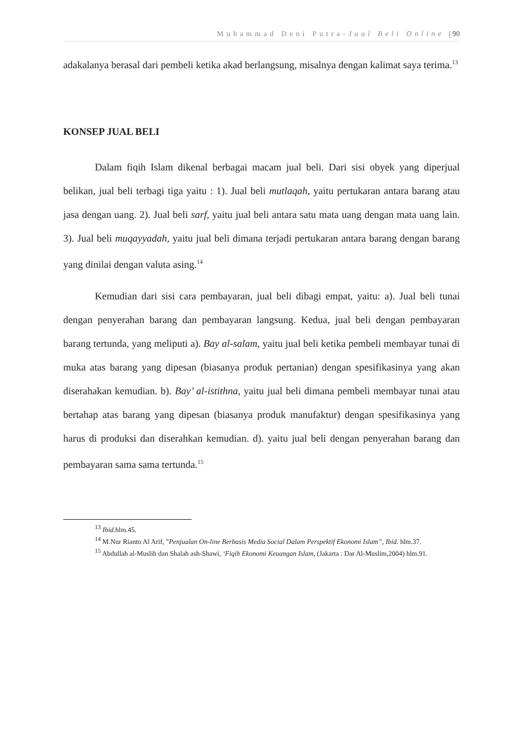Muhammad Deni Putra-Jual Beli Online | 90
adakalanya berasal dari pembeli ketika akad berlangsung, misalnya dengan kalimat saya terima.<sup>13</sup>
KONSEP JUAL BELI
Dalam fiqih Islam dikenal berbagai macam jual beli. Dari sisi obyek yang diperjual belikan, jual beli terbagi tiga yaitu : 1). Jual beli mutlaqah, yaitu pertukaran antara barang atau jasa dengan uang. 2). Jual beli sarf, yaitu jual beli antara satu mata uang dengan mata uang lain. 3). Jual beli muqayyadah, yaitu jual beli dimana terjadi pertukaran antara barang dengan barang yang dinilai dengan valuta asing.<sup>14</sup>
Kemudian dari sisi cara pembayaran, jual beli dibagi empat, yaitu: a). Jual beli tunai dengan penyerahan barang dan pembayaran langsung. Kedua, jual beli dengan pembayaran barang tertunda, yang meliputi a). Bay al-salam, yaitu jual beli ketika pembeli membayar tunai di muka atas barang yang dipesan (biasanya produk pertanian) dengan spesifikasinya yang akan diserahakan kemudian. b). Bay’ al-istithna, yaitu jual beli dimana pembeli membayar tunai atau bertahap atas barang yang dipesan (biasanya produk manufaktur) dengan spesifikasinya yang harus di produksi dan diserahkan kemudian. d). yaitu jual beli dengan penyerahan barang dan pembayaran sama sama tertunda.<sup>15</sup>
<sup>13</sup> Ibid. hlm.45.
<sup>14</sup> M.Nur Rianto Al Arif, ”Penjualan On-line Berbasis Media Social Dalam Perspektif Ekonomi Islam”, Ibid. hlm.37.
<sup>15</sup> Abdullah al-Muslih dan Shalah ash-Shawi, ‘Fiqih Ekonomi Keuangan Islam, (Jakarta : Dar Al-Muslim,2004) hlm.91.